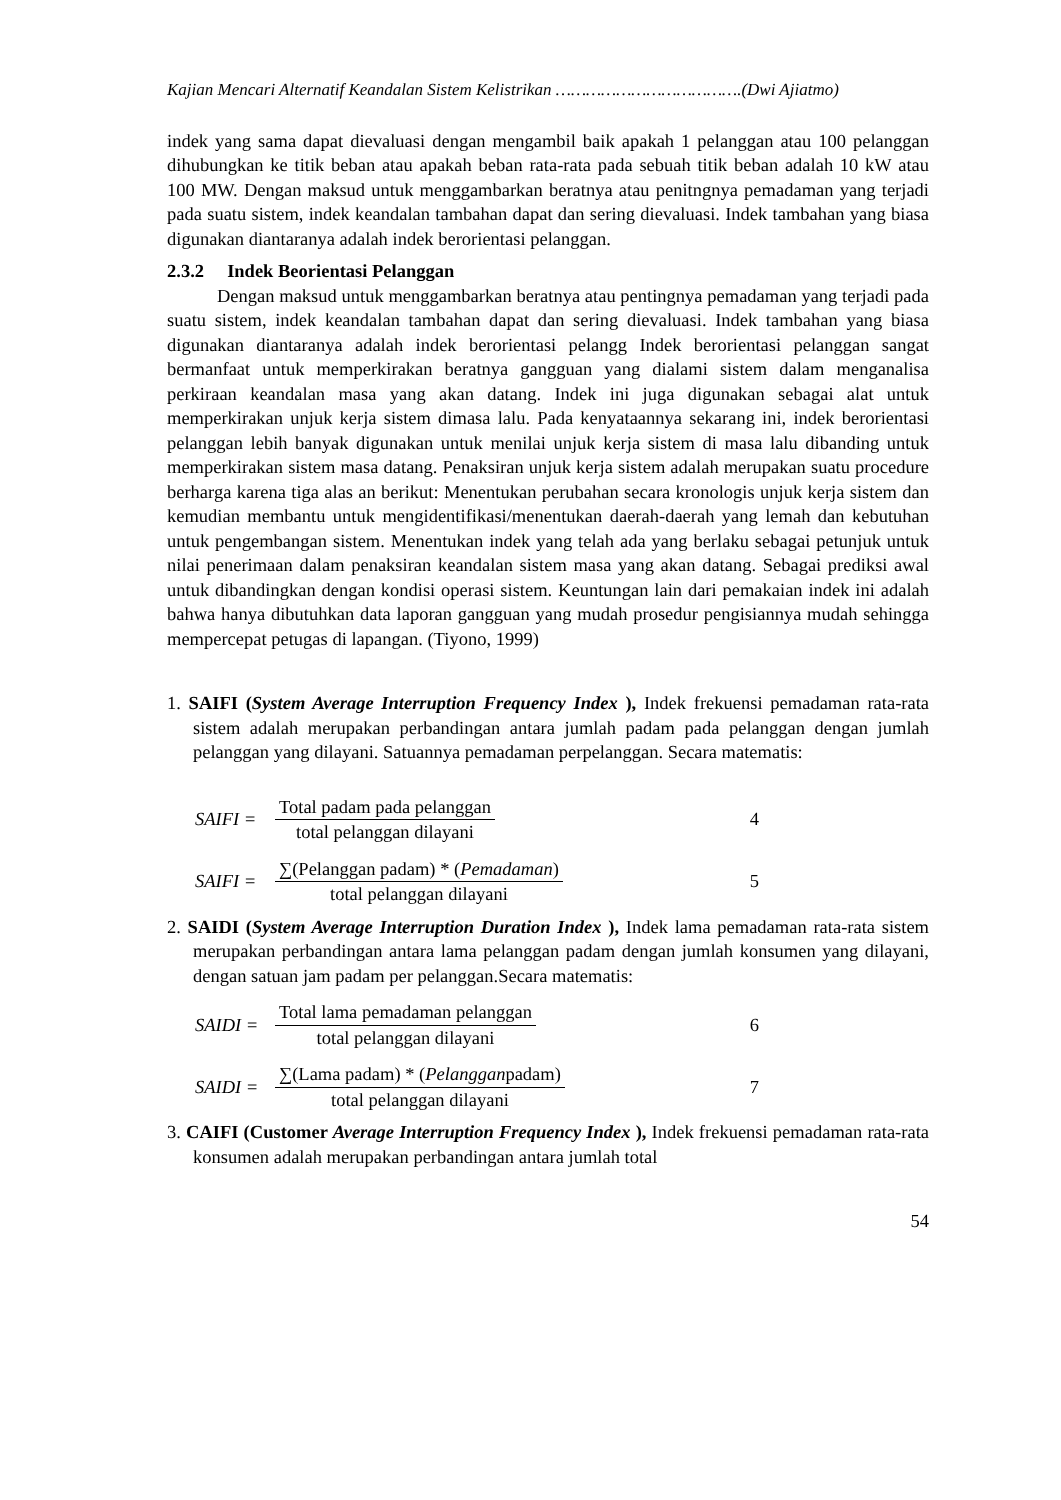Kajian Mencari Alternatif Keandalan Sistem Kelistrikan ……………………………….(Dwi Ajiatmo)
indek yang sama dapat dievaluasi dengan mengambil baik apakah 1 pelanggan atau 100 pelanggan dihubungkan ke titik beban atau apakah beban rata-rata pada sebuah titik beban adalah 10 kW atau 100 MW. Dengan maksud untuk menggambarkan beratnya atau penitngnya pemadaman yang terjadi pada suatu sistem, indek keandalan tambahan dapat dan sering dievaluasi. Indek tambahan yang biasa digunakan diantaranya adalah indek berorientasi pelanggan.
2.3.2 Indek Beorientasi Pelanggan
Dengan maksud untuk menggambarkan beratnya atau pentingnya pemadaman yang terjadi pada suatu sistem, indek keandalan tambahan dapat dan sering dievaluasi. Indek tambahan yang biasa digunakan diantaranya adalah indek berorientasi pelangg Indek berorientasi pelanggan sangat bermanfaat untuk memperkirakan beratnya gangguan yang dialami sistem dalam menganalisa perkiraan keandalan masa yang akan datang. Indek ini juga digunakan sebagai alat untuk memperkirakan unjuk kerja sistem dimasa lalu. Pada kenyataannya sekarang ini, indek berorientasi pelanggan lebih banyak digunakan untuk menilai unjuk kerja sistem di masa lalu dibanding untuk memperkirakan sistem masa datang. Penaksiran unjuk kerja sistem adalah merupakan suatu procedure berharga karena tiga alas an berikut: Menentukan perubahan secara kronologis unjuk kerja sistem dan kemudian membantu untuk mengidentifikasi/menentukan daerah-daerah yang lemah dan kebutuhan untuk pengembangan sistem. Menentukan indek yang telah ada yang berlaku sebagai petunjuk untuk nilai penerimaan dalam penaksiran keandalan sistem masa yang akan datang. Sebagai prediksi awal untuk dibandingkan dengan kondisi operasi sistem. Keuntungan lain dari pemakaian indek ini adalah bahwa hanya dibutuhkan data laporan gangguan yang mudah prosedur pengisiannya mudah sehingga mempercepat petugas di lapangan. (Tiyono, 1999)
1. SAIFI (System Average Interruption Frequency Index ), Indek frekuensi pemadaman rata-rata sistem adalah merupakan perbandingan antara jumlah padam pada pelanggan dengan jumlah pelanggan yang dilayani. Satuannya pemadaman perpelanggan. Secara matematis:
SAIFI = Total padam pada pelanggan total pelanggan dilayani 4
SAIFI = ∑(Pelanggan padam) * (Pemadaman) total pelanggan dilayani 5
2. SAIDI (System Average Interruption Duration Index ), Indek lama pemadaman rata-rata sistem merupakan perbandingan antara lama pelanggan padam dengan jumlah konsumen yang dilayani, dengan satuan jam padam per pelanggan.Secara matematis:
SAIDI = Total lama pemadaman pelanggan total pelanggan dilayani 6
SAIDI = ∑(Lama padam) * (Pelangganpadam) total pelanggan dilayani 7
3. CAIFI (Customer Average Interruption Frequency Index ), Indek frekuensi pemadaman rata-rata konsumen adalah merupakan perbandingan antara jumlah total
54